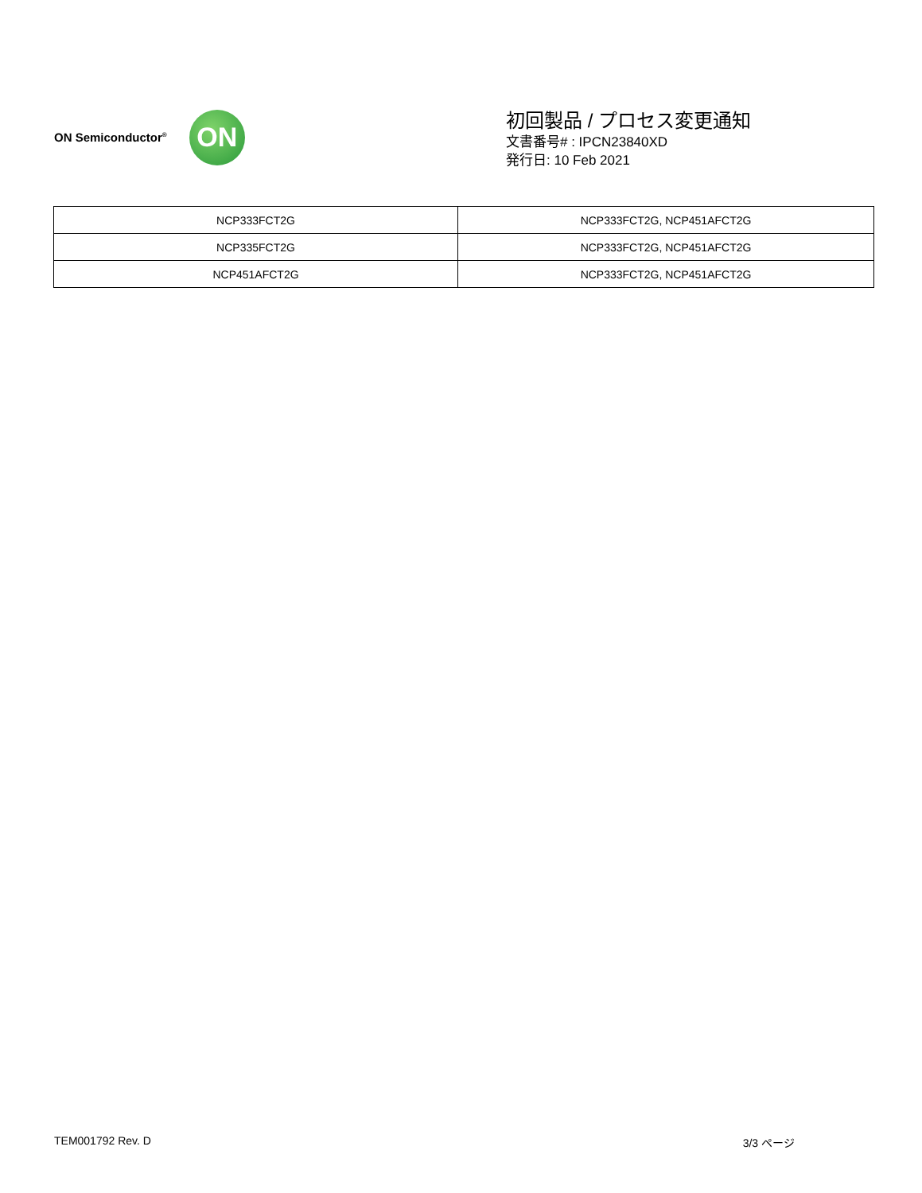ON Semiconductor<sup>®</sup>
ON
初回製品 / プロセス変更通知
文書番号# : IPCN23840XD
発行日: 10 Feb 2021
| NCP333FCT2G | NCP333FCT2G, NCP451AFCT2G |
| NCP335FCT2G | NCP333FCT2G, NCP451AFCT2G |
| NCP451AFCT2G | NCP333FCT2G, NCP451AFCT2G |
TEM001792 Rev. D 3/3 ページ